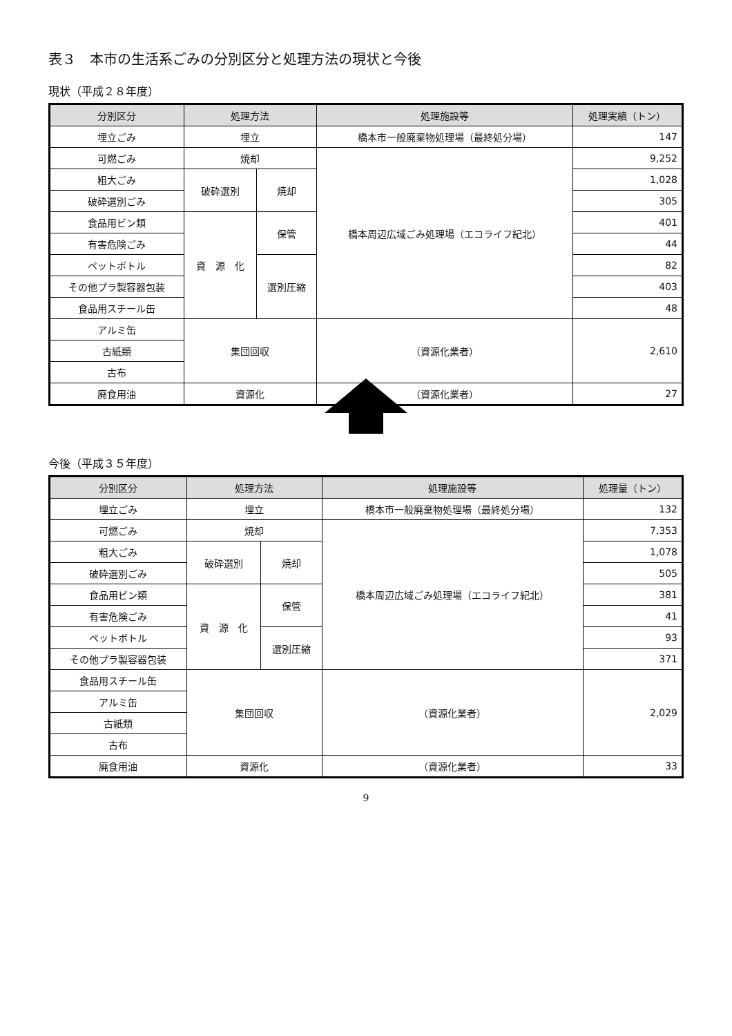表３　本市の生活系ごみの分別区分と処理方法の現状と今後
現状（平成２８年度）
| 分別区分 | 処理方法 | | 処理施設等 | 処理実績（トン） |
| --- | --- | --- | --- | --- |
| 埋立ごみ | 埋立 | | 橋本市一般廃棄物処理場（最終処分場） | 147 |
| 可燃ごみ | 焼却 | | 橋本周辺広域ごみ処理場（エコライフ紀北） | 9,252 |
| 粗大ごみ | 破砕選別 | 焼却 | | 1,028 |
| 破砕選別ごみ | | | | 305 |
| 食品用ビン類 | 資 源 化 | 保管 | | 401 |
| 有害危険ごみ | | | | 44 |
| ペットボトル | | 選別圧縮 | | 82 |
| その他プラ製容器包装 | | | | 403 |
| 食品用スチール缶 | | | | 48 |
| アルミ缶 | 集団回収 | | （資源化業者） | 2,610 |
| 古紙類 | | | | |
| 古布 | | | | |
| 廃食用油 | 資源化 | | （資源化業者） | 27 |
今後（平成３５年度）
| 分別区分 | 処理方法 | | 処理施設等 | 処理量（トン） |
| --- | --- | --- | --- | --- |
| 埋立ごみ | 埋立 | | 橋本市一般廃棄物処理場（最終処分場） | 132 |
| 可燃ごみ | 焼却 | | 橋本周辺広域ごみ処理場（エコライフ紀北） | 7,353 |
| 粗大ごみ | 破砕選別 | 焼却 | | 1,078 |
| 破砕選別ごみ | | | | 505 |
| 食品用ビン類 | 資 源 化 | 保管 | | 381 |
| 有害危険ごみ | | | | 41 |
| ペットボトル | | 選別圧縮 | | 93 |
| その他プラ製容器包装 | | | | 371 |
| 食品用スチール缶 | 集団回収 | | （資源化業者） | 2,029 |
| アルミ缶 | | | | |
| 古紙類 | | | | |
| 古布 | | | | |
| 廃食用油 | 資源化 | | （資源化業者） | 33 |
9